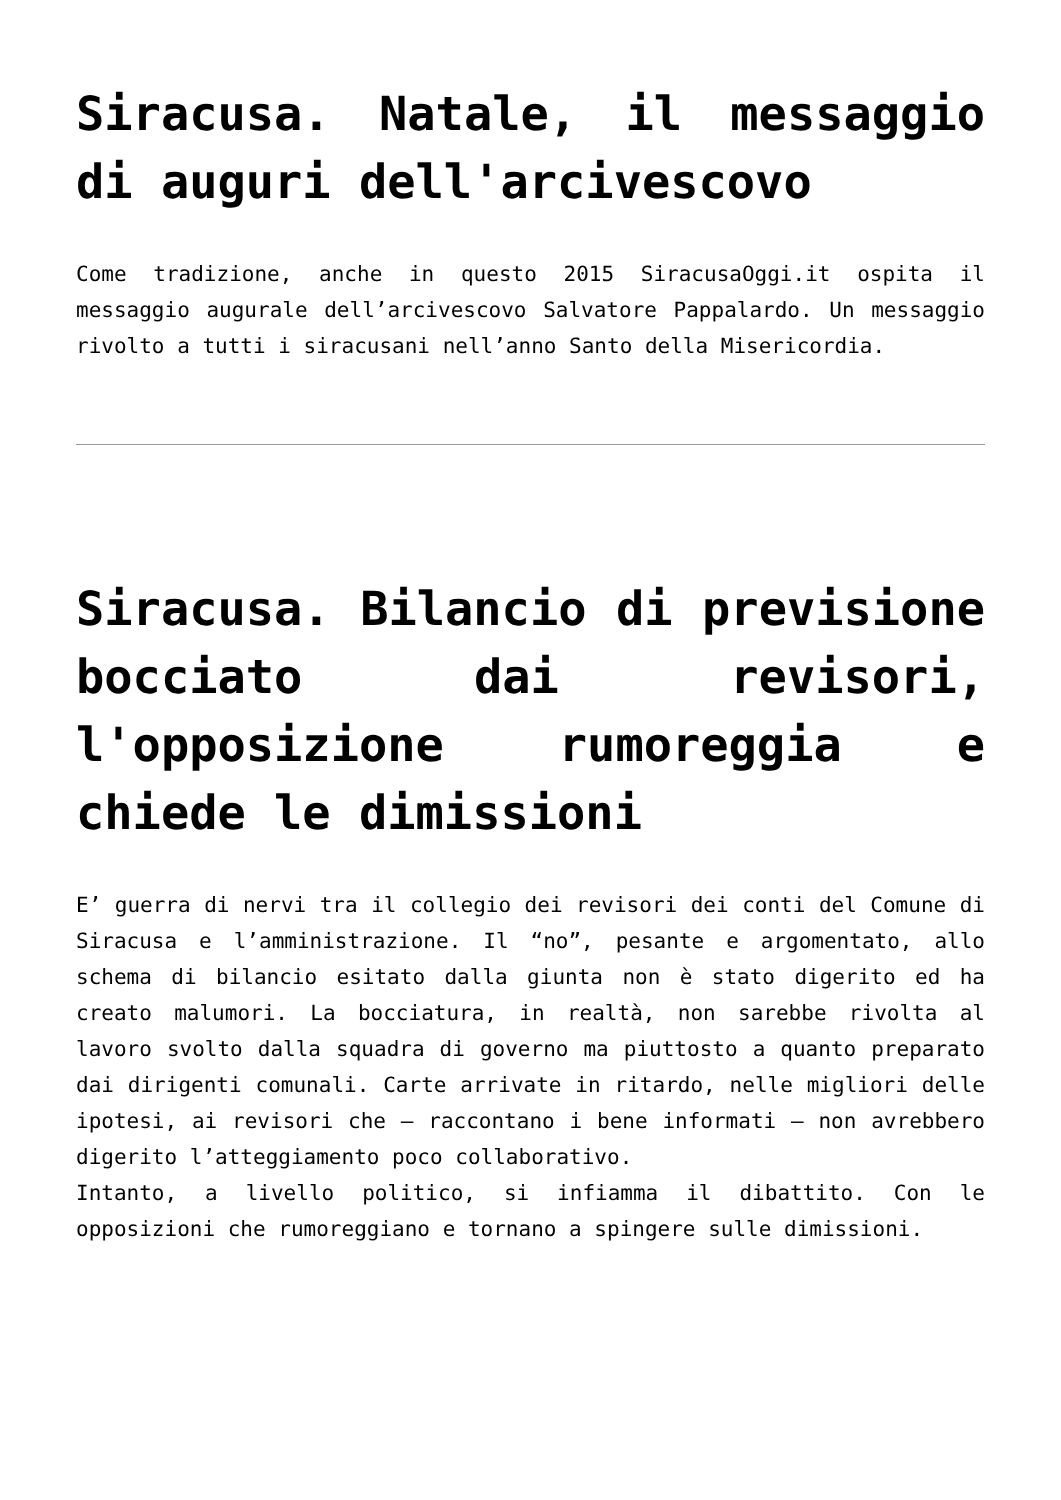Siracusa. Natale, il messaggio di auguri dell'arcivescovo
Come tradizione, anche in questo 2015 SiracusaOggi.it ospita il messaggio augurale dell’arcivescovo Salvatore Pappalardo. Un messaggio rivolto a tutti i siracusani nell’anno Santo della Misericordia.
Siracusa. Bilancio di previsione bocciato dai revisori, l'opposizione rumoreggia e chiede le dimissioni
E’ guerra di nervi tra il collegio dei revisori dei conti del Comune di Siracusa e l’amministrazione. Il “no”, pesante e argomentato, allo schema di bilancio esitato dalla giunta non è stato digerito ed ha creato malumori. La bocciatura, in realtà, non sarebbe rivolta al lavoro svolto dalla squadra di governo ma piuttosto a quanto preparato dai dirigenti comunali. Carte arrivate in ritardo, nelle migliori delle ipotesi, ai revisori che – raccontano i bene informati – non avrebbero digerito l’atteggiamento poco collaborativo.
Intanto, a livello politico, si infiamma il dibattito. Con le opposizioni che rumoreggiano e tornano a spingere sulle dimissioni.